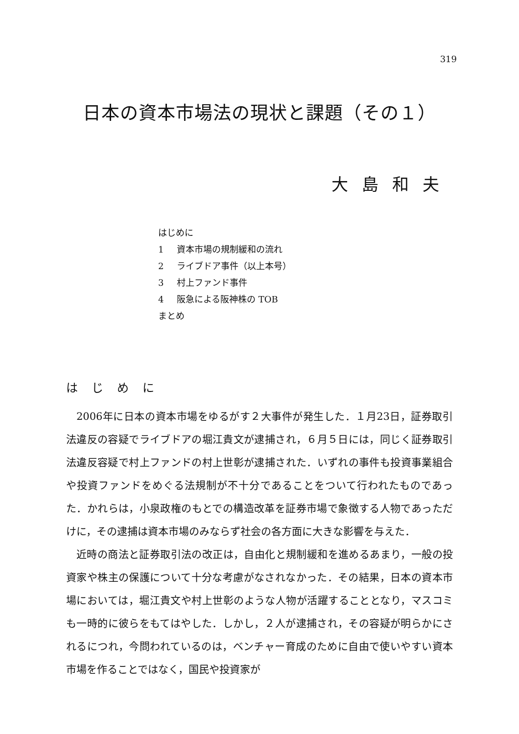319
日本の資本市場法の現状と課題（その１）
大島和夫
はじめに
1 資本市場の規制緩和の流れ
2 ライブドア事件（以上本号）
3 村上ファンド事件
4 阪急による阪神株の TOB
まとめ
はじめに
2006年に日本の資本市場をゆるがす２大事件が発生した．１月23日，証券取引法違反の容疑でライブドアの堀江貴文が逮捕され，６月５日には，同じく証券取引法違反容疑で村上ファンドの村上世彰が逮捕された．いずれの事件も投資事業組合や投資ファンドをめぐる法規制が不十分であることをついて行われたものであった．かれらは，小泉政権のもとでの構造改革を証券市場で象徴する人物であっただけに，その逮捕は資本市場のみならず社会の各方面に大きな影響を与えた．
近時の商法と証券取引法の改正は，自由化と規制緩和を進めるあまり，一般の投資家や株主の保護について十分な考慮がなされなかった．その結果，日本の資本市場においては，堀江貴文や村上世彰のような人物が活躍することとなり，マスコミも一時的に彼らをもてはやした．しかし，２人が逮捕され，その容疑が明らかにされるにつれ，今問われているのは，ベンチャー育成のために自由で使いやすい資本市場を作ることではなく，国民や投資家が